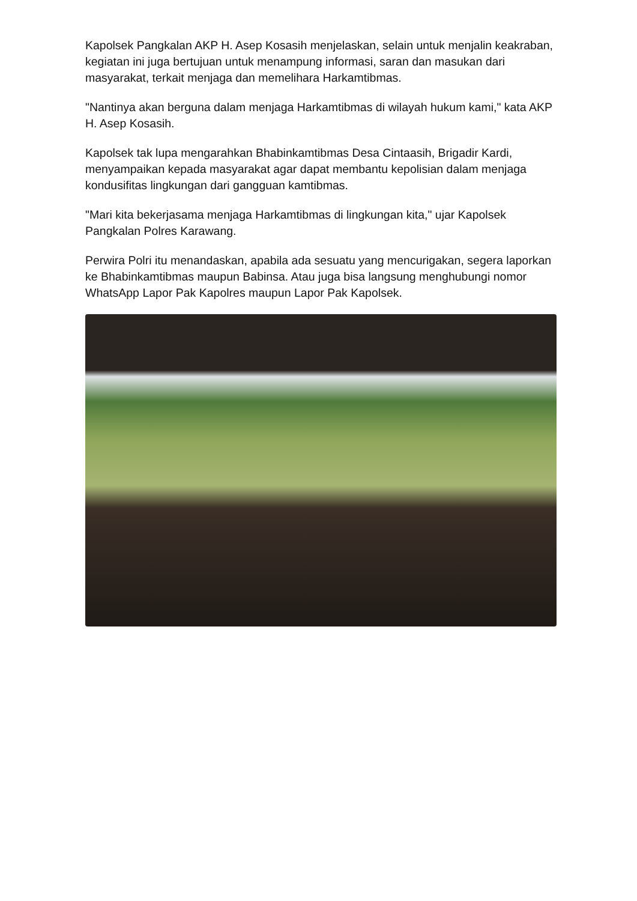Kapolsek Pangkalan AKP H. Asep Kosasih menjelaskan, selain untuk menjalin keakraban, kegiatan ini juga bertujuan untuk menampung informasi, saran dan masukan dari masyarakat, terkait menjaga dan memelihara Harkamtibmas.
"Nantinya akan berguna dalam menjaga Harkamtibmas di wilayah hukum kami," kata AKP H. Asep Kosasih.
Kapolsek tak lupa mengarahkan Bhabinkamtibmas Desa Cintaasih, Brigadir Kardi, menyampaikan kepada masyarakat agar dapat membantu kepolisian dalam menjaga kondusifitas lingkungan dari gangguan kamtibmas.
"Mari kita bekerjasama menjaga Harkamtibmas di lingkungan kita," ujar Kapolsek Pangkalan Polres Karawang.
Perwira Polri itu menandaskan, apabila ada sesuatu yang mencurigakan, segera laporkan ke Bhabinkamtibmas maupun Babinsa. Atau juga bisa langsung menghubungi nomor WhatsApp Lapor Pak Kapolres maupun Lapor Pak Kapolsek.